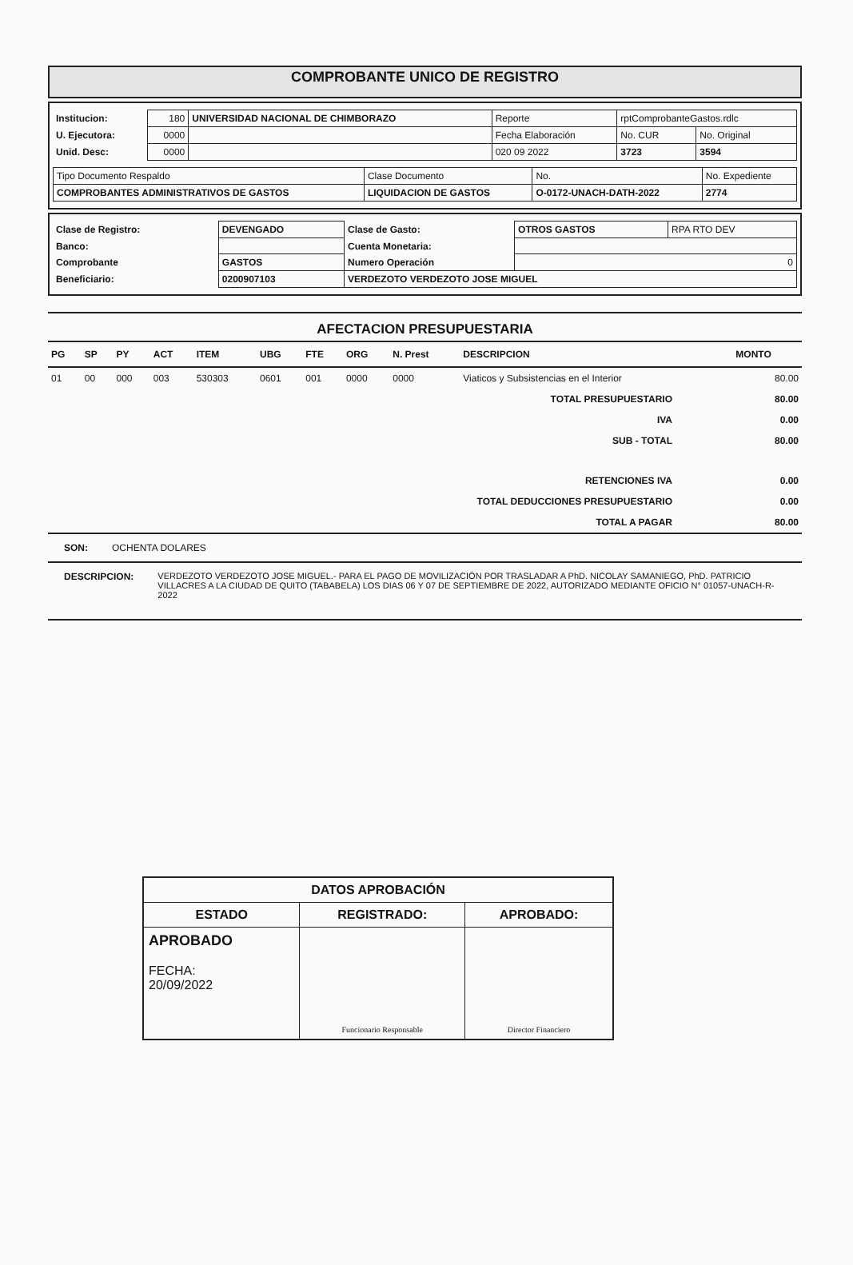COMPROBANTE UNICO DE REGISTRO
| Institucion: | 180 | UNIVERSIDAD NACIONAL DE CHIMBORAZO | Reporte | rptComprobanteGastos.rdlc | |
| U. Ejecutora: | 0000 | | Fecha Elaboración | No. CUR | No. Original |
| Unid. Desc: | 0000 | | 020 09 2022 | 3723 | 3594 |
| Tipo Documento Respaldo | Clase Documento | No. | No. Expediente |
| COMPROBANTES ADMINISTRATIVOS DE GASTOS | LIQUIDACION DE GASTOS | O-0172-UNACH-DATH-2022 | 2774 |
| Clase de Registro: | DEVENGADO | Clase de Gasto: | OTROS GASTOS | RPA RTO DEV |
| Banco: | | Cuenta Monetaria: | | |
| Comprobante | GASTOS | Numero Operación | 0 | |
| Beneficiario: | 0200907103 | VERDEZOTO VERDEZOTO JOSE MIGUEL | | |
AFECTACION PRESUPUESTARIA
| PG | SP | PY | ACT | ITEM | UBG | FTE | ORG | N. Prest | DESCRIPCION | MONTO |
| --- | --- | --- | --- | --- | --- | --- | --- | --- | --- | --- |
| 01 | 00 | 000 | 003 | 530303 | 0601 | 001 | 0000 | 0000 | Viaticos y Subsistencias en el Interior | 80.00 |
| TOTAL PRESUPUESTARIO | 80.00 |
| IVA | 0.00 |
| SUB - TOTAL | 80.00 |
| RETENCIONES IVA | 0.00 |
| TOTAL DEDUCCIONES PRESUPUESTARIO | 0.00 |
| TOTAL A PAGAR | 80.00 |
SON: OCHENTA DOLARES
DESCRIPCION: VERDEZOTO VERDEZOTO JOSE MIGUEL.- PARA EL PAGO DE MOVILIZACIÓN POR TRASLADAR A PhD. NICOLAY SAMANIEGO, PhD. PATRICIO VILLACRES A LA CIUDAD DE QUITO (TABABELA) LOS DIAS 06 Y 07 DE SEPTIEMBRE DE 2022, AUTORIZADO MEDIANTE OFICIO N° 01057-UNACH-R-2022
| DATOS APROBACIÓN | | |
| --- | --- | --- |
| ESTADO | REGISTRADO: | APROBADO: |
| APROBADO FECHA: 20/09/2022 | Funcionario Responsable | Director Financiero |